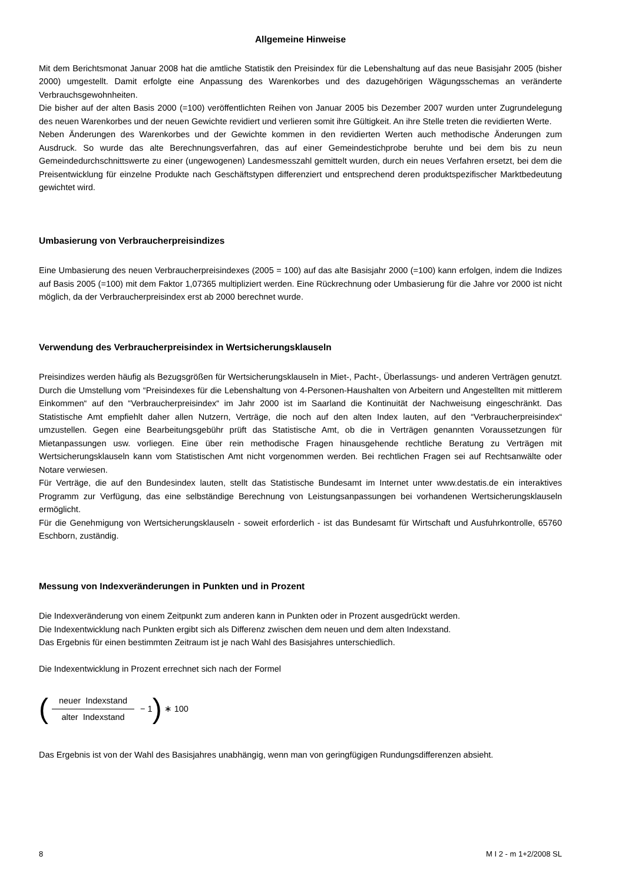Allgemeine Hinweise
Mit dem Berichtsmonat Januar 2008 hat die amtliche Statistik den Preisindex für die Lebenshaltung auf das neue Basisjahr 2005 (bisher 2000) umgestellt. Damit erfolgte eine Anpassung des Warenkorbes und des dazugehörigen Wägungssche­mas an veränderte Verbrauchsgewohnheiten.
Die bisher auf der alten Basis 2000 (=100) veröffentlichten Reihen von Januar 2005 bis Dezember 2007 wurden unter Zugrundelegung des neuen Warenkorbes und der neuen Gewichte revidiert und verlieren somit ihre Gültigkeit. An ihre Stel­le treten die revidierten Werte.
Neben Änderungen des Warenkorbes und der Gewichte kommen in den revidierten Werten auch methodische Änderungen zum Ausdruck. So wurde das alte Berechnungsverfahren, das auf einer Gemeindestichprobe beruhte und bei dem bis zu neun Gemeindedurchschnittswerte zu einer (ungewogenen) Landesmesszahl gemittelt wurden, durch ein neues Verfahren ersetzt, bei dem die Preisentwicklung für einzelne Produkte nach Geschäftstypen differenziert und entsprechend deren produktspezifischer Marktbedeutung gewichtet wird.
Umbasierung von Verbraucherpreisindizes
Eine Umbasierung des neuen Verbraucherpreisindexes (2005 = 100) auf das alte Basisjahr 2000 (=100) kann erfolgen, in­dem die Indizes auf Basis 2005 (=100) mit dem Faktor 1,07365 multipliziert werden. Eine Rückrechnung oder Umbasierung für die Jahre vor 2000 ist nicht möglich, da der Verbraucherpreisindex erst ab 2000 berechnet wurde.
Verwendung des Verbraucherpreisindex in Wertsicherungsklauseln
Preisindizes werden häufig als Bezugsgrößen für Wertsicherungsklauseln in Miet-, Pacht-, Überlassungs- und anderen Ver­trägen genutzt. Durch die Umstellung vom “Preisindexes für die Lebenshaltung von 4-Personen-Haushalten von Arbeitern und Angestellten mit mittlerem Einkommen“ auf den “Verbraucherpreisindex“ im Jahr 2000 ist im Saarland die Kontinuität der Nachweisung eingeschränkt. Das Statistische Amt empfiehlt daher allen Nutzern, Verträge, die noch auf den alten In­dex lauten, auf den “Verbraucherpreisindex“ umzustellen. Gegen eine Bearbeitungsgebühr prüft das Statistische Amt, ob die in Verträgen genannten Voraussetzungen für Mietanpassungen usw. vorliegen. Eine über rein methodische Fragen hi­nausgehende rechtliche Beratung zu Verträgen mit Wertsicherungsklauseln kann vom Statistischen Amt nicht vorgenom­men werden. Bei rechtlichen Fragen sei auf Rechtsanwälte oder Notare verwiesen.
Für Verträge, die auf den Bundesindex lauten, stellt das Statistische Bundesamt im Internet unter www.destatis.de ein in­teraktives Programm zur Verfügung, das eine selbständige Berechnung von Leistungsanpassungen bei vorhandenen Wert­sicherungsklauseln ermöglicht.
Für die Genehmigung von Wertsicherungsklauseln - soweit erforderlich - ist das Bundesamt für Wirtschaft und Ausfuhr­kontrolle, 65760 Eschborn, zuständig.
Messung von Indexveränderungen in Punkten und in Prozent
Die Indexveränderung von einem Zeitpunkt zum anderen kann in Punkten oder in Prozent ausgedrückt werden.
Die Indexentwicklung nach Punkten ergibt sich als Differenz zwischen dem neuen und dem alten Indexstand.
Das Ergebnis für einen bestimmten Zeitraum ist je nach Wahl des Basisjahres unterschiedlich.
Die Indexentwicklung in Prozent errechnet sich nach der Formel
(neuer Indexstand alter Indexstand − 1) ∗ 100
Das Ergebnis ist von der Wahl des Basisjahres unabhängig, wenn man von geringfügigen Rundungsdifferenzen absieht.
8 M I 2 - m 1+2/2008 SL